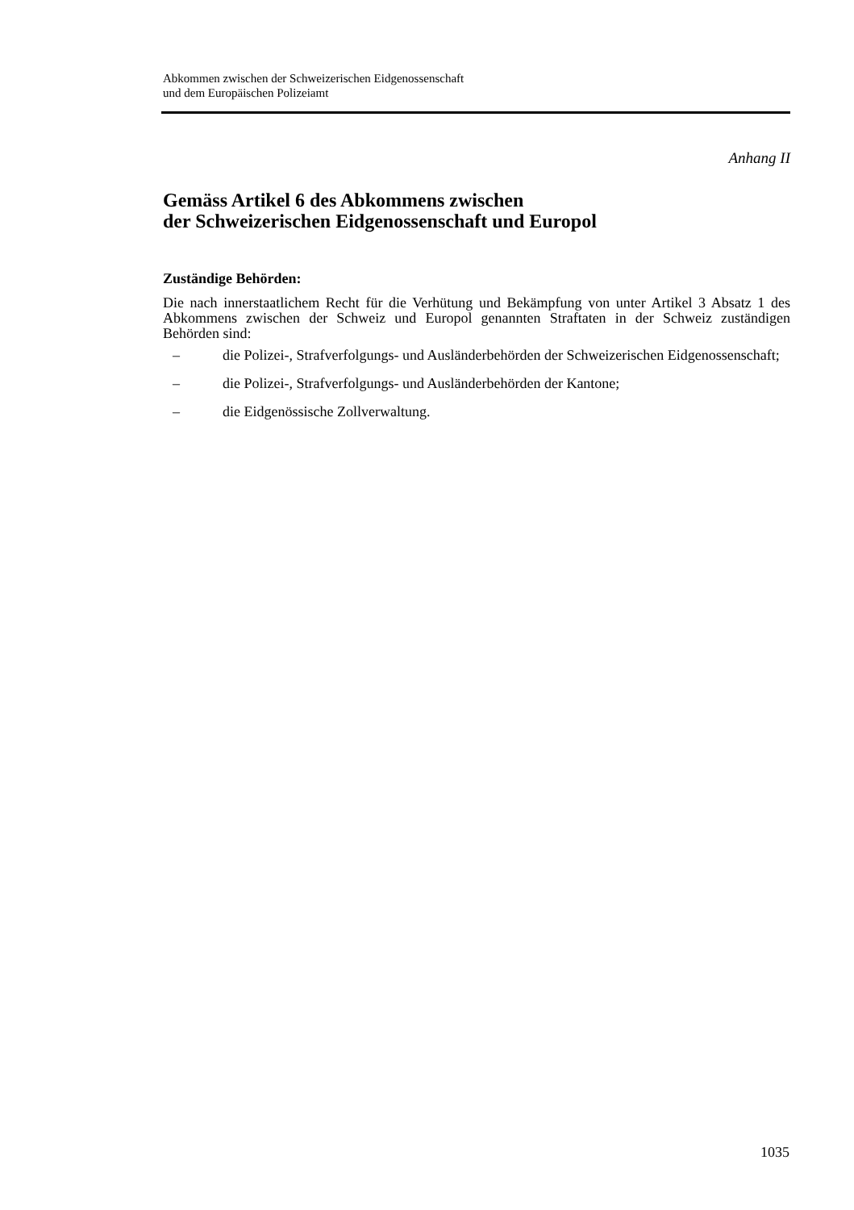Abkommen zwischen der Schweizerischen Eidgenossenschaft
und dem Europäischen Polizeiamt
Anhang II
Gemäss Artikel 6 des Abkommens zwischen
der Schweizerischen Eidgenossenschaft und Europol
Zuständige Behörden:
Die nach innerstaatlichem Recht für die Verhütung und Bekämpfung von unter Artikel 3 Absatz 1 des Abkommens zwischen der Schweiz und Europol genannten Straftaten in der Schweiz zuständigen Behörden sind:
– die Polizei-, Strafverfolgungs- und Ausländerbehörden der Schweizerischen Eidgenossenschaft;
– die Polizei-, Strafverfolgungs- und Ausländerbehörden der Kantone;
– die Eidgenössische Zollverwaltung.
1035